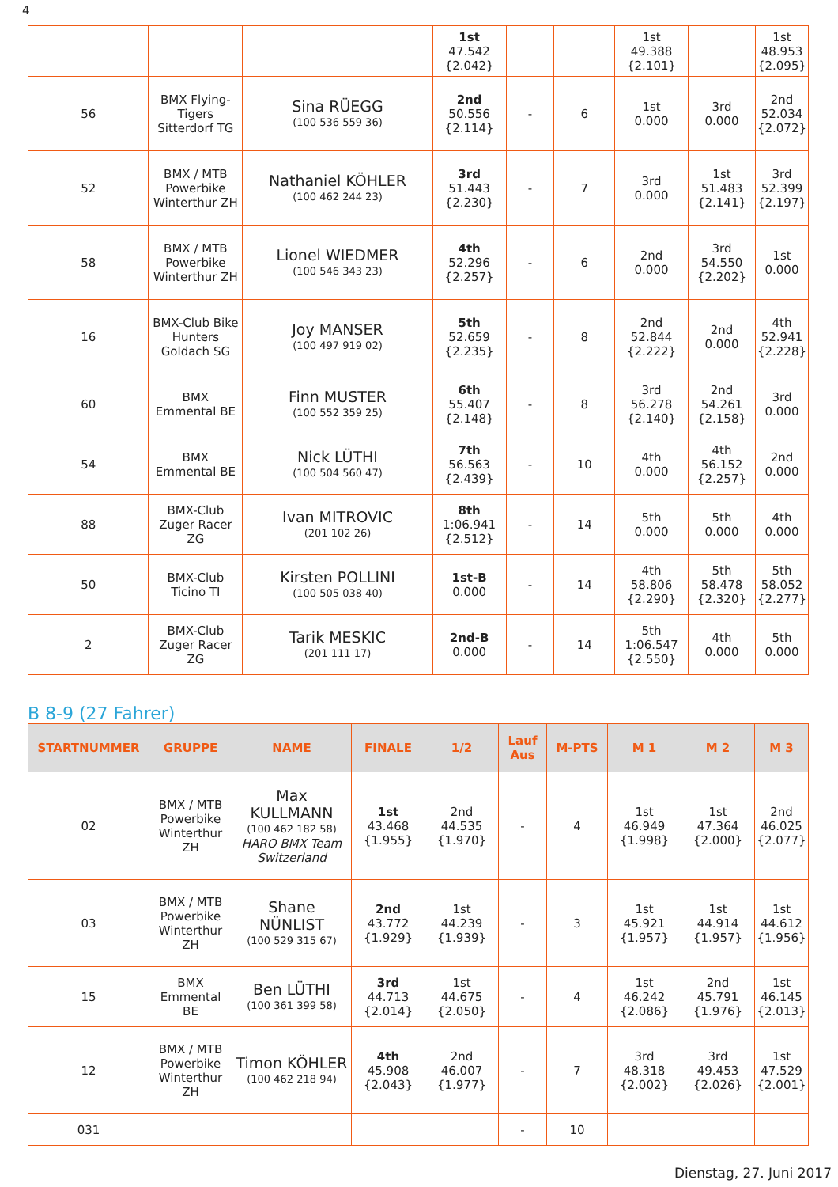4
| | | | 1st 47.542 {2.042} | | | 1st 49.388 {2.101} | | 1st 48.953 {2.095} |
| 56 | BMX Flying-Tigers Sitterdorf TG | Sina RÜEGG (100 536 559 36) | 2nd 50.556 {2.114} | - | 6 | 1st 0.000 | 3rd 0.000 | 2nd 52.034 {2.072} |
| 52 | BMX / MTB Powerbike Winterthur ZH | Nathaniel KÖHLER (100 462 244 23) | 3rd 51.443 {2.230} | - | 7 | 3rd 0.000 | 1st 51.483 {2.141} | 3rd 52.399 {2.197} |
| 58 | BMX / MTB Powerbike Winterthur ZH | Lionel WIEDMER (100 546 343 23) | 4th 52.296 {2.257} | - | 6 | 2nd 0.000 | 3rd 54.550 {2.202} | 1st 0.000 |
| 16 | BMX-Club Bike Hunters Goldach SG | Joy MANSER (100 497 919 02) | 5th 52.659 {2.235} | - | 8 | 2nd 52.844 {2.222} | 2nd 0.000 | 4th 52.941 {2.228} |
| 60 | BMX Emmental BE | Finn MUSTER (100 552 359 25) | 6th 55.407 {2.148} | - | 8 | 3rd 56.278 {2.140} | 2nd 54.261 {2.158} | 3rd 0.000 |
| 54 | BMX Emmental BE | Nick LÜTHI (100 504 560 47) | 7th 56.563 {2.439} | - | 10 | 4th 0.000 | 4th 56.152 {2.257} | 2nd 0.000 |
| 88 | BMX-Club Zuger Racer ZG | Ivan MITROVIC (201 102 26) | 8th 1:06.941 {2.512} | - | 14 | 5th 0.000 | 5th 0.000 | 4th 0.000 |
| 50 | BMX-Club Ticino TI | Kirsten POLLINI (100 505 038 40) | 1st-B 0.000 | - | 14 | 4th 58.806 {2.290} | 5th 58.478 {2.320} | 5th 58.052 {2.277} |
| 2 | BMX-Club Zuger Racer ZG | Tarik MESKIC (201 111 17) | 2nd-B 0.000 | - | 14 | 5th 1:06.547 {2.550} | 4th 0.000 | 5th 0.000 |
B 8-9 (27 Fahrer)
| STARTNUMMER | GRUPPE | NAME | FINALE | 1/2 | Lauf Aus | M-PTS | M 1 | M 2 | M 3 |
| --- | --- | --- | --- | --- | --- | --- | --- | --- | --- |
| 02 | BMX / MTB Powerbike Winterthur ZH | Max KULLMANN (100 462 182 58) HARO BMX Team Switzerland | 1st 43.468 {1.955} | 2nd 44.535 {1.970} | - | 4 | 1st 46.949 {1.998} | 1st 47.364 {2.000} | 2nd 46.025 {2.077} |
| 03 | BMX / MTB Powerbike Winterthur ZH | Shane NÜNLIST (100 529 315 67) | 2nd 43.772 {1.929} | 1st 44.239 {1.939} | - | 3 | 1st 45.921 {1.957} | 1st 44.914 {1.957} | 1st 44.612 {1.956} |
| 15 | BMX Emmental BE | Ben LÜTHI (100 361 399 58) | 3rd 44.713 {2.014} | 1st 44.675 {2.050} | - | 4 | 1st 46.242 {2.086} | 2nd 45.791 {1.976} | 1st 46.145 {2.013} |
| 12 | BMX / MTB Powerbike Winterthur ZH | Timon KÖHLER (100 462 218 94) | 4th 45.908 {2.043} | 2nd 46.007 {1.977} | - | 7 | 3rd 48.318 {2.002} | 3rd 49.453 {2.026} | 1st 47.529 {2.001} |
| 031 | | | | | - | 10 | | | |
Dienstag, 27. Juni 2017